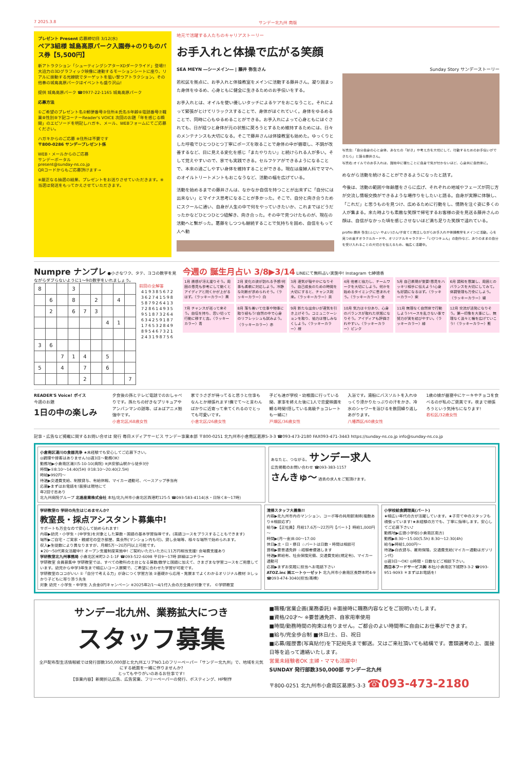7 2025.3.8 サンデー北九州 南版
プレゼント Present 応募締切日 3/12(水)
ペア3組様 城島高原パーク入園券+のりものパス券【5,500円】
新アトラクション「シューティングシアターXDダークライド」登場!!大迫力の3Dグラフィック映像に連動するモーションシートに座り、リアルに振動する光線銃でターゲットを狙い撃つアトラクション。その他春の城島高原パークはイベントも盛り沢山!
提供 城島高原パーク ☎0977-22-1165 城島高原パーク
応募方法
①ご希望のプレゼント名②郵便番号③住所④氏名⑤年齢⑥電話番号⑦職業⑧性別⑨下記コーナーReader's VOICE 次回のお題「年を感じる瞬間」のエピソードを明記しハガキ、メール、WEBフォームにてご応募ください。
ハガキからのご応募 ※住所は不要です
〒800-0286 サンデープレゼント係
WEB・メールからのご応募
サンデーポータル
present@sunday-ns.co.jp
QRコードからもご応募頂けます→
※厳正なる抽選の結果、プレゼントをお送りさせていただきます。※当選は発送をもってかえさせていただきます。
地元で活躍する人たちのキャリアストーリー
お手入れと体操で広がる笑顔
SEA MEYN ―シーメイン― | 藤井 弥生さん Sunday Story サンデーストーリー
若松区を拠点に、お手入れと体操教室をメインに活動する藤井さん。凝り固まった身体をゆるめ、心身ともに健全に生きるためのお手伝いをする。
お手入れとは、オイルを使い優しいタッチによるケアをおこなうこと。それによって緊張がとけてリラックスすることで、身体がほぐれていく。身体をゆるめることで、同時に心もゆるめることができる。お手入れによって心身ともにほぐされても、日が経つと身体が元の状態に戻ろうとするため維持するためには、日々のメンテナンスも大切になる。そこで藤井さんは体操教室も始めた。ゆっくりとした呼吸でひとつひとつ丁寧にポーズを取ることで身体の中が循環し、不調が改善するなど、目に見える変化を感じ「またやりたい」と続けられる人が多い。そして覚えやすいので、家でも実践できる。セルフケアができるようになることで、本来の過ごしやすい身体を維持することができる。現在は産婦人科でママへのオイルトリートメントもおこなうなど、活動の幅を広げている。
活動を始めるまでの藤井さんは、なかなか自信を持つことが出来ずに「自分には出来ない」とマイナス思考になることが多かった。そこで、自分と向き合うためにスクールに通い、自身が人生の中で何をやっていきたいか、これまではどうだったかなどひとつひとつ紐解き、向き合った。その中で見つけたものが、現在の活動へと繋がった。葛藤をしつつも継続することで気持ちを固め、自信をもって人へ勧
写真左:「自分自身の心と身体、あなたの「好き」や考え方を大切にして、行動するためのお手伝いができたら」と語る藤井さん。
写真右:オイルでのお手入れは、施術中に寝たことに自身で気が付かないほど、心身共に自然体に。
めながら活動を続けることができるようになったと話す。
今後は、活動の範囲や年齢層をさらに広げ、それぞれの地域やフェーズが同じ方が交流し情報交換ができるような場作りをしたいと語る。自身が実際に体験し、「これだ」と思うものを見つけ、広めるために行動をし、情熱を注ぐ姿に多くの人が集まる。来た時よりも素敵な笑顔で帰宅するお客様の姿を見送る藤井さんの顔は、自信がなかった頃を感じさせないほど満ち足りた笑顔で溢れている。
profile 藤井 弥生(ふじい やよい)さん/子育てと両立しながらお手入れや体操教室をメインに活動。心を見つめ直すオラクルカードや、オリジナルキャラクター「いびつキュん」の創作など、ありのままの自分を受け入れることの大切さを伝えるため、幅広く活躍中。
Numpre ナンプレ ●小さなワク、タテ、ヨコの数字を見ながらダブらないように1～9の数字をいれましょう。
| 8 | | | 3 | | | | | |
| | 6 | | 8 | | 2 | | 4 | |
| | 2 | | 6 | 7 | 3 | | | |
| | | | | | | 4 | 1 | |
| 3 | 6 | | | | | | | |
| | | 7 | 1 | 4 | | 5 | | |
| 5 | | 4 | | 7 | | 6 | | |
| | | | | 2 | | | | 7 |
前回の全解答
| 419385672 |
| 362741598 |
| 587926413 |
| 728614935 |
| 951873264 |
| 634259187 |
| 176532849 |
| 895467321 |
| 243198756 |
今週の 誕生月占い 3/8▶3/14 LINEにて無料占い実施中! Instagram 七紳徳香
1月 直感が冴え渡りそう。周囲の意見も参考にして動くとアイディアと閃くかが上がるはず。〈ラッキーカラー〉黒
2月 変化の波が訪れる予感!何事も柔軟に対応しよう。冷静な判断が求められそう。〈ラッキーカラー〉白
3月 運気が穏やかになりそう。自己成長のための時間を大切にすると、チャンス到来。〈ラッキーカラー〉黄
4月 他者と協力し、チームワークを大切にしよう。何かを始めるタイミングに恵まれそう。〈ラッキーカラー〉金
5月 自己表現が重要!意見をハッキリ相手に伝えよう!心身も好調になるはず。〈ラッキーカラー〉紫
6月 調和を意識し、周囲とのバランスを大切にしてみて。体調管理も万全にしよう。〈ラッキーカラー〉銀
7月 チャンスが巡って来そう。自信を持ち、思い切って行動に移すと吉。〈ラッキーカラー〉青
8月 落ち着いて仕事や物事に取り組もう!自然の中で心身のリフレッシュも試みよう。〈ラッキーカラー〉赤
9月 新たな出会いが運気を引き上げそう。コミュニケーションを取り、協力は惜しみなくしよう。〈ラッキーカラー〉橙
10月 気力は十分あり、心身のバランスが取れた状態になりそう。アイディアも評価されやすい。〈ラッキーカラー〉ピンク
11月 無理なく自然体で行動しよう!ペースを乱さない事で努力が実を結びやすい。〈ラッキーカラー〉緑
12月 交流が活発になりそう。第一印象を大事にし、無理なく淡々と輪を広げていこう!〈ラッキーカラー〉藍
READER'S Voice! ボイス
今週のお題
1日の中の楽しみ
夕食後の孫とテレビ電話でのおしゃべりです。孫たちの好きなプリキュアやアンパンマンの話等、ばぁばアニメ勉強中です。
小倉北区/68歳女性
家でうさぎが待ってると思うと仕事もなんとか頑張れます!撫でて～と言わんばかりに近寄って来てくれるのでとっても可愛いです。
小倉北区/26歳女性
子ども達が学校・幼稚園に行っている間、家事を終えた後に1人で恋愛映画を観る時間!隠している高級チョコレートも一緒に!
戸畑区/36歳女性
入浴です。湯船にバスソルトを入れゆっくり浸かりたっぷりの汗をかき、冷水のシャワーを浴びるを数回繰り返しあがります。
八幡西区/60歳女性
1歳の娘が昼寝中にケーキやチョコを食べるのが私のご褒美です。夜まで頑張ろうという気持ちになります!
若松区/32歳女性
記事・広告など掲載に関するお問い合せは 発行 毎日メディアサービス サンデー事業本部 〒800-0251 北九州市小倉南区葛原5-3-3 ☎093-473-2180 FAX093-471-3443 https://sunday-ns.co.jp info@sunday-ns.co.jp
小倉南区湯川の食器洗浄 ★未経験でも安心してご応募下さい。
◎調理や接客はありません!◎週3日～勤務OK!
勤務地▶小倉南区湯川5-10-10(病院) ※JR安部山駅から徒歩3分
時間▶①8:10～14:40(5H) ②18:10～20:40(2.5H)
時給▶992円～
待遇▶交通費支給、制服貸与、有給休暇、マイカー通勤可、ベースアップ手当有
応募▶まずはお電話を!面接は現地にて
年2回寸志あり
北九州病院グループ 北進産業株式会社 本社/北九州市小倉北区西港町125-5 ☎093-583-4114(水・日除く8～17時)
あなたと、つながる。サンデー求人
広告掲載のお問い合わせ ☎093-383-1157
さんきゅ〜 過去の求人をご覧頂けます。
学研教室の 学研の先生はじめませんか?
教室長・採点アシスタント募集中!
サポートも万全なので安心して始められます!
内容▶幼児・小学生・(中学生)を対象とした算数・国語の基本学習指導です。(英語コースをプラスすることもできます)
場所▶ご自宅・ご実家・親戚宅の空き部屋、集会所(マンション内も可)、貸し会場等、様々な場所で始められます。
収入▶生徒数により異なりますが、月額5万～20万円以上可能です。
★20～50代男女活躍中!! オープン支援制度実施中! ご契約いただいた方に11万円相当支援! 会場費支援あり
学研教室北九州事務局 小倉北区米町2-2-1-1F ☎093-522-6098 平日9～17時 詳細はコチラ→
学研教室 会員募集中 学研教室では、すべての教科の土台となる算数/数学と国語に加えて、さまざまな学習コースをご用意しています。幼児から中学3年生まで幅広いコース展開で、ご希望に合わせた学習が可能です。
学研教室のココがいい ①「自分で考える力」が身につく学習方法 ②基礎から応用・発展までよくわかるオリジナル教材 ③しっかり子どもに寄り添う先生
対象 幼児・小学生・中学生 入会金0円キャンペーン ※2025年2/1～4/1付入会の方全員が対象です。 ©学研教室
清掃スタッフ大募集!!
内容▶北九州市内のマンション、コーポ等の共用部清掃(複数あり※相談応ず)
給与▶【正社員】月給17.6万～22万円【パート】時給1,000円～
時間▶(月～金)8:00～17:00
休日▶土・日・祭日 ☆パートは日数・時間は相談可
資格▶要普通免許 ☆経験者優遇します
待遇▶昇給有、社会保険完備、交通費支給(規定有)、マイカー通勤可
応募▶まずお気軽に担当へお電話下さい
ATOZ.inc ㈱エートゥーゼット 北九州市小倉南区長野本町4-9 ☎093-474-3040(担当/高橋)
小学校給食調理員(パート)
★幅広い年代の方が活躍しています。★子育て中のスタッフも頑張っています!★未経験の方でも、丁寧に指導します。安心してご応募下さい♪
勤務地▶広徳小学校(小倉南区南方)
勤務▶8:30～15:00(5.5h) 8:30～12:30(4h)
給与▶時給1,000円～
待遇▶白衣貸与、雇用保険、交通費支給(マイカー通勤はガソリン代)
◎週3日～OK! ◎時間・日数などご相談下さい。
西日本フードサービス㈱ 本社/小倉南区下城野3-3-2 ☎093-951-9093 ＊まずはお電話を!
サンデー北九州、業務拡大につき
スタッフ募集
全戸配布型生活情報紙では発行部数350,000部と北九州エリアNO.1のフリーペーパー「サンデー北九州」で、地域を元気にする紙面を一緒に作りませんか?
とってもやりがいのあるお仕事です!
【事業内容】新聞折込広告、広告営業、フリーペーパーの発行、ポスティング、HP制作
■職種/営業企画(業務委託) ※面接時に職務内容などをご説明いたします。
■資格/20才～ ※要普通免許、自家用車使用
■時間/勤務時間の拘束は有りません。ご都合のよい時間帯に自由にお仕事ができます。
■給与/完全歩合制 ■休日/土、日、祝日
■応募/履歴書(写真貼付)を下記宛先まで郵送。又はご来社頂いても結構です。書類選考の上、面接日等を追って連絡いたします。
営業未経験者OK 主婦・ママも活躍中!
SUNDAY 発行部数350,000部 サンデー北九州
〒800-0251 北九州市小倉南区葛原5-3-3 ☎093-473-2180